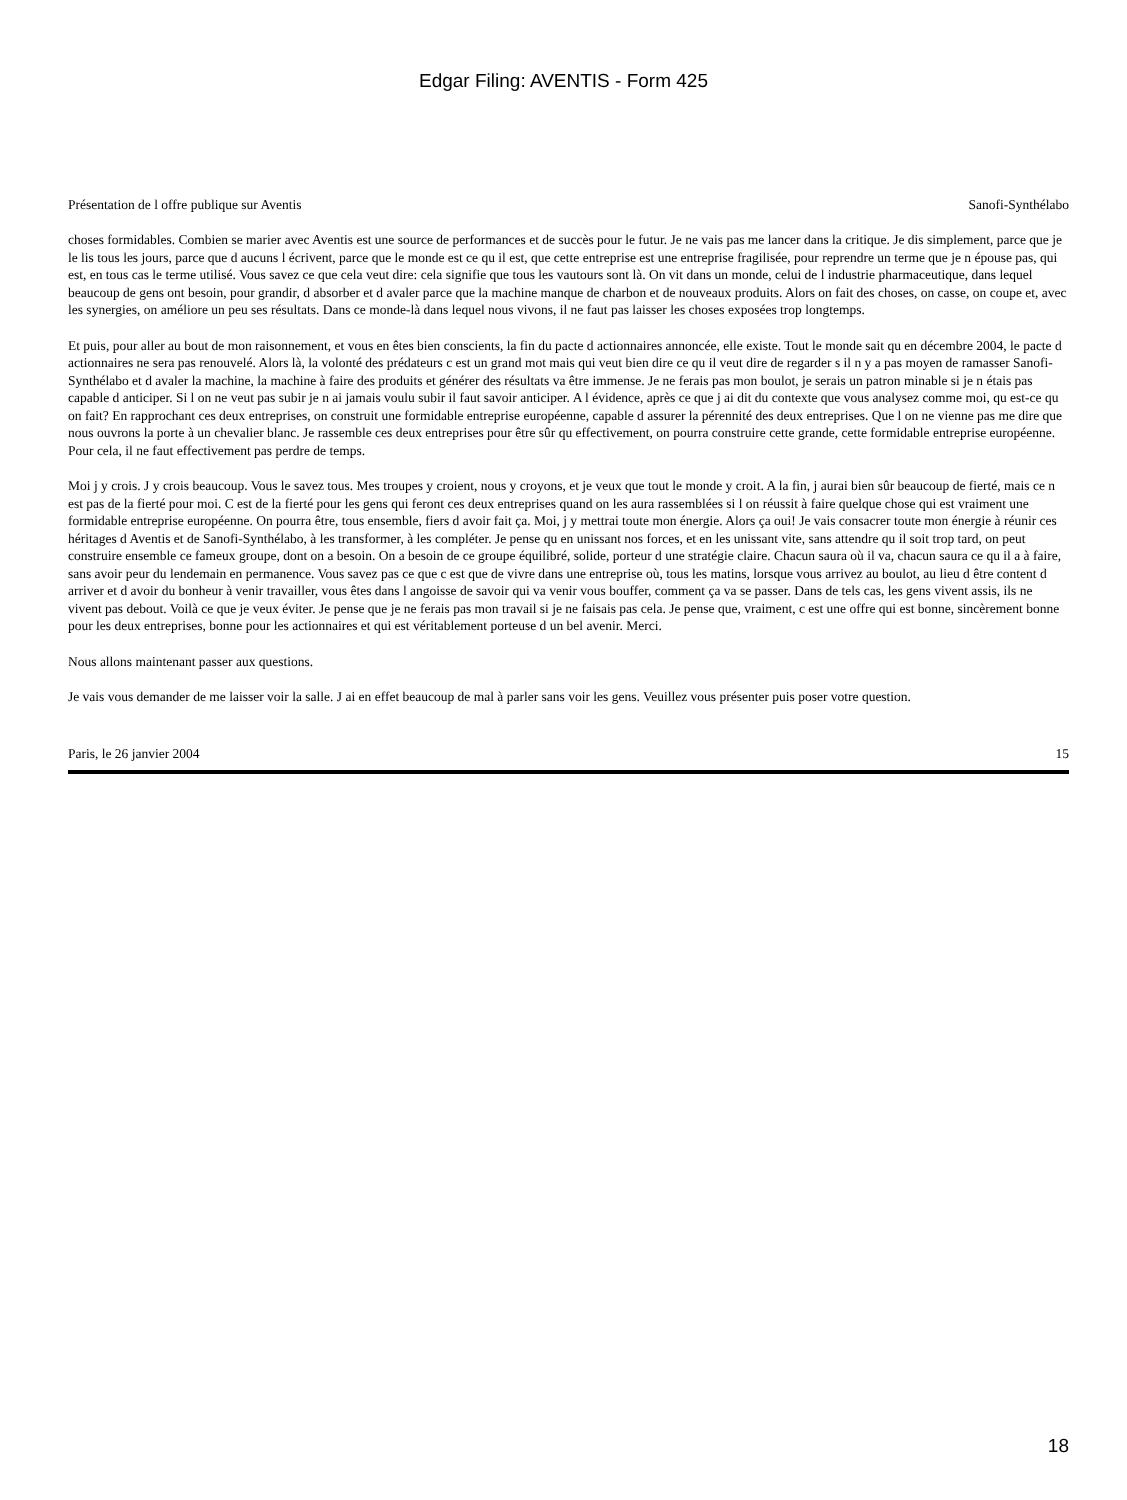Edgar Filing: AVENTIS - Form 425
Présentation de l offre publique sur Aventis Sanofi-Synthélabo
choses formidables. Combien se marier avec Aventis est une source de performances et de succès pour le futur. Je ne vais pas me lancer dans la critique. Je dis simplement, parce que je le lis tous les jours, parce que d aucuns l écrivent, parce que le monde est ce qu il est, que cette entreprise est une entreprise fragilisée, pour reprendre un terme que je n épouse pas, qui est, en tous cas le terme utilisé. Vous savez ce que cela veut dire: cela signifie que tous les vautours sont là. On vit dans un monde, celui de l industrie pharmaceutique, dans lequel beaucoup de gens ont besoin, pour grandir, d absorber et d avaler parce que la machine manque de charbon et de nouveaux produits. Alors on fait des choses, on casse, on coupe et, avec les synergies, on améliore un peu ses résultats. Dans ce monde-là dans lequel nous vivons, il ne faut pas laisser les choses exposées trop longtemps.
Et puis, pour aller au bout de mon raisonnement, et vous en êtes bien conscients, la fin du pacte d actionnaires annoncée, elle existe. Tout le monde sait qu en décembre 2004, le pacte d actionnaires ne sera pas renouvelé. Alors là, la volonté des prédateurs c est un grand mot mais qui veut bien dire ce qu il veut dire de regarder s il n y a pas moyen de ramasser Sanofi-Synthélabo et d avaler la machine, la machine à faire des produits et générer des résultats va être immense. Je ne ferais pas mon boulot, je serais un patron minable si je n étais pas capable d anticiper. Si l on ne veut pas subir je n ai jamais voulu subir il faut savoir anticiper. A l évidence, après ce que j ai dit du contexte que vous analysez comme moi, qu est-ce qu on fait? En rapprochant ces deux entreprises, on construit une formidable entreprise européenne, capable d assurer la pérennité des deux entreprises. Que l on ne vienne pas me dire que nous ouvrons la porte à un chevalier blanc. Je rassemble ces deux entreprises pour être sûr qu effectivement, on pourra construire cette grande, cette formidable entreprise européenne. Pour cela, il ne faut effectivement pas perdre de temps.
Moi j y crois. J y crois beaucoup. Vous le savez tous. Mes troupes y croient, nous y croyons, et je veux que tout le monde y croit. A la fin, j aurai bien sûr beaucoup de fierté, mais ce n est pas de la fierté pour moi. C est de la fierté pour les gens qui feront ces deux entreprises quand on les aura rassemblées si l on réussit à faire quelque chose qui est vraiment une formidable entreprise européenne. On pourra être, tous ensemble, fiers d avoir fait ça. Moi, j y mettrai toute mon énergie. Alors ça oui! Je vais consacrer toute mon énergie à réunir ces héritages d Aventis et de Sanofi-Synthélabo, à les transformer, à les compléter. Je pense qu en unissant nos forces, et en les unissant vite, sans attendre qu il soit trop tard, on peut construire ensemble ce fameux groupe, dont on a besoin. On a besoin de ce groupe équilibré, solide, porteur d une stratégie claire. Chacun saura où il va, chacun saura ce qu il a à faire, sans avoir peur du lendemain en permanence. Vous savez pas ce que c est que de vivre dans une entreprise où, tous les matins, lorsque vous arrivez au boulot, au lieu d être content d arriver et d avoir du bonheur à venir travailler, vous êtes dans l angoisse de savoir qui va venir vous bouffer, comment ça va se passer. Dans de tels cas, les gens vivent assis, ils ne vivent pas debout. Voilà ce que je veux éviter. Je pense que je ne ferais pas mon travail si je ne faisais pas cela. Je pense que, vraiment, c est une offre qui est bonne, sincèrement bonne pour les deux entreprises, bonne pour les actionnaires et qui est véritablement porteuse d un bel avenir. Merci.
Nous allons maintenant passer aux questions.
Je vais vous demander de me laisser voir la salle. J ai en effet beaucoup de mal à parler sans voir les gens. Veuillez vous présenter puis poser votre question.
Paris, le 26 janvier 2004 15
18